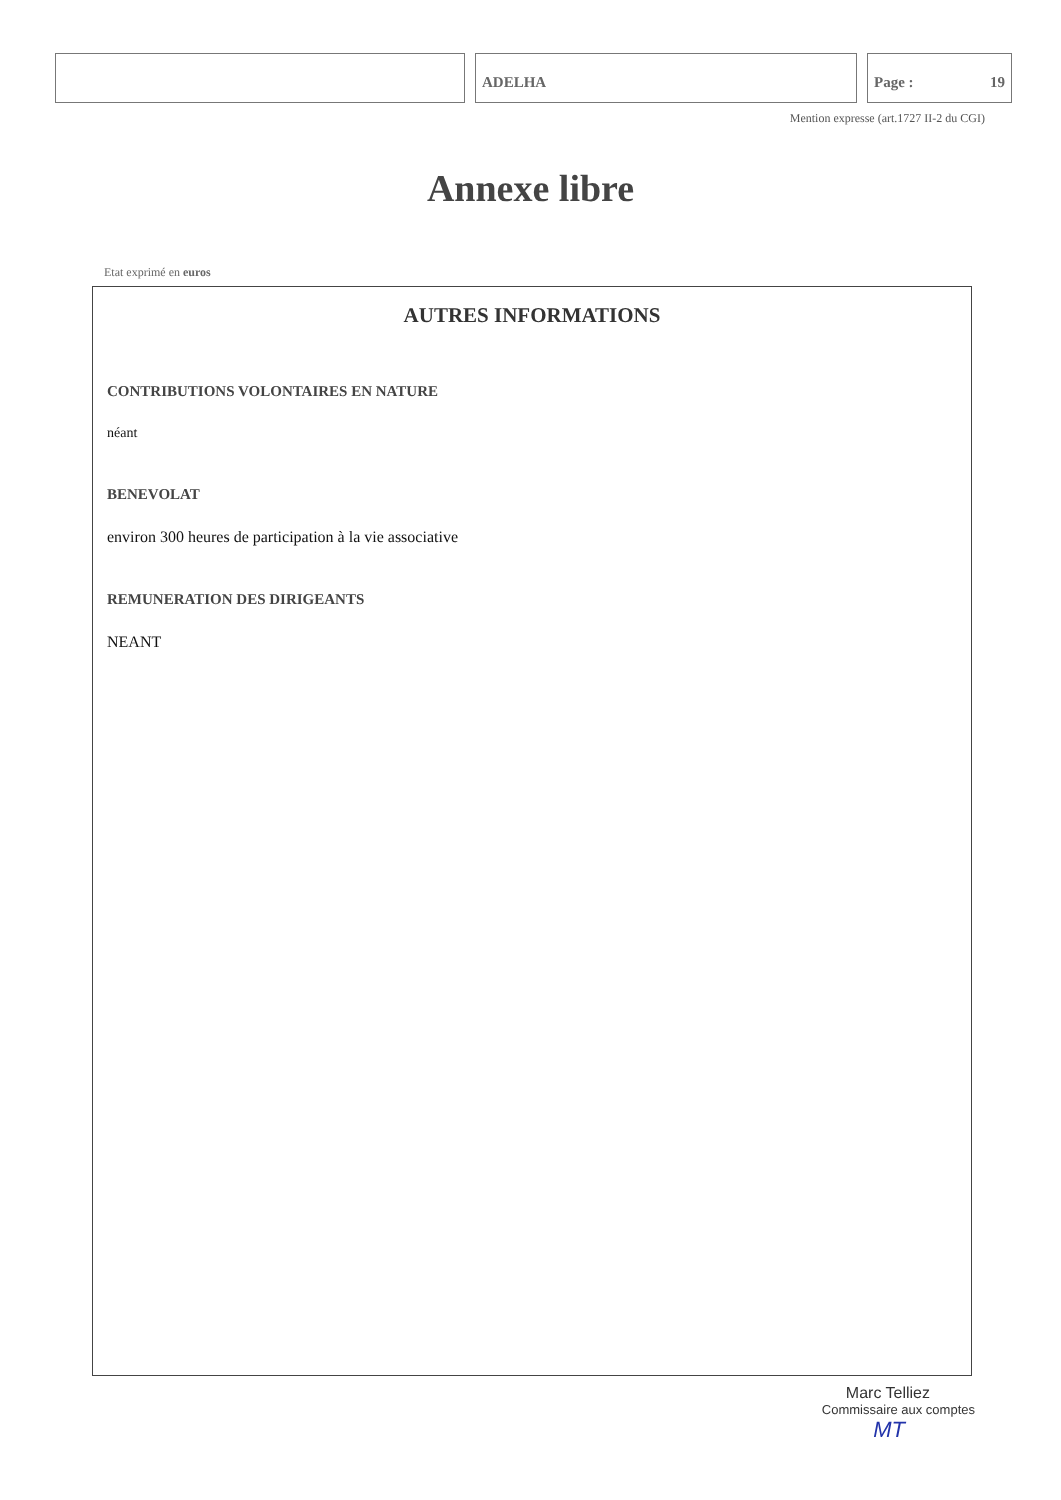ADELHA Page : 19
Mention expresse (art.1727 II-2 du CGI)
Annexe libre
Etat exprimé en euros
AUTRES INFORMATIONS
CONTRIBUTIONS VOLONTAIRES EN NATURE
néant
BENEVOLAT
environ 300 heures de participation à la vie associative
REMUNERATION DES DIRIGEANTS
NEANT
Marc Telliez
Commissaire aux comptes
MT